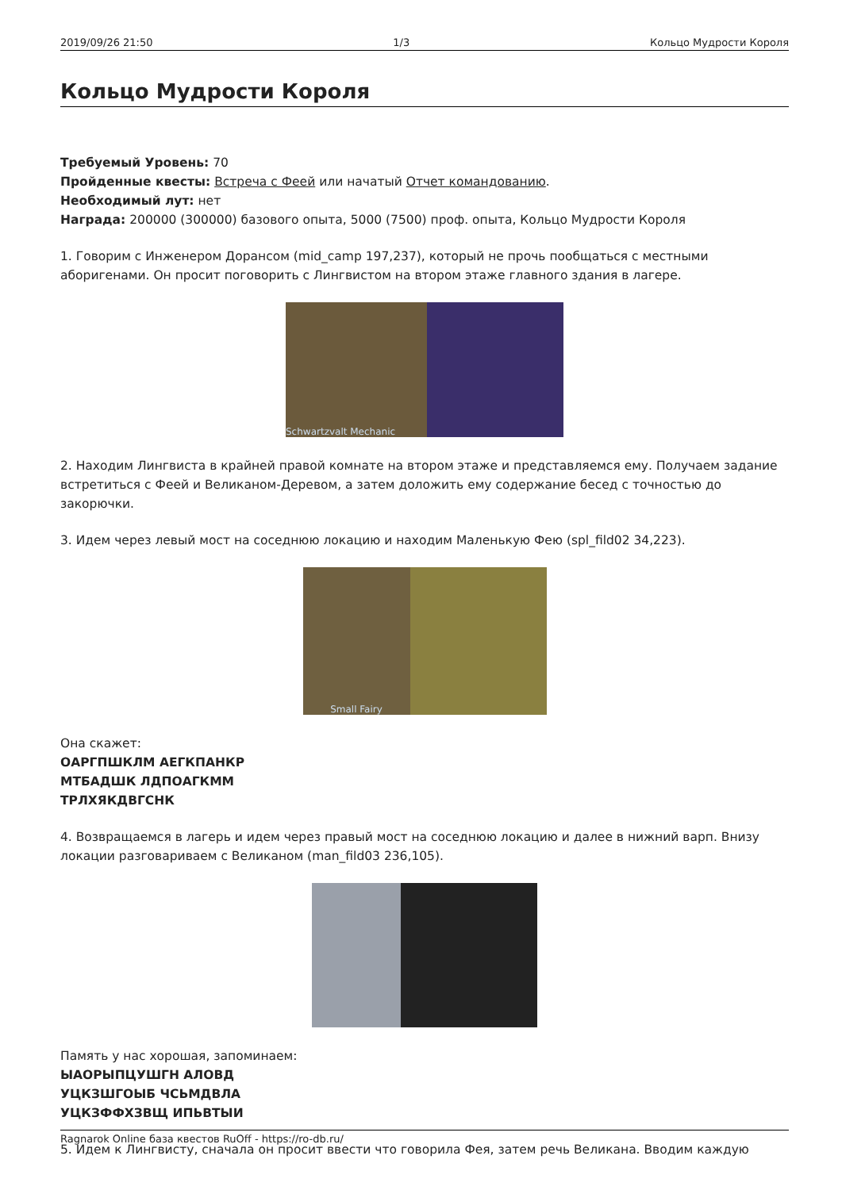2019/09/26 21:50 1/3 Кольцо Мудрости Короля
Кольцо Мудрости Короля
Требуемый Уровень: 70
Пройденные квесты: Встреча с Феей или начатый Отчет командованию.
Необходимый лут: нет
Награда: 200000 (300000) базового опыта, 5000 (7500) проф. опыта, Кольцо Мудрости Короля
1. Говорим с Инженером Дорансом (mid_camp 197,237), который не прочь пообщаться с местными аборигенами. Он просит поговорить с Лингвистом на втором этаже главного здания в лагере.
Schwartzvalt Mechanic
2. Находим Лингвиста в крайней правой комнате на втором этаже и представляемся ему. Получаем задание встретиться с Феей и Великаном-Деревом, а затем доложить ему содержание бесед с точностью до закорючки.
3. Идем через левый мост на соседнюю локацию и находим Маленькую Фею (spl_fild02 34,223).
Small Fairy
Она скажет:
ОАРГПШКЛМ АЕГКПАНКР
МТБАДШК ЛДПОАГКММ
ТРЛХЯКДВГСНК
4. Возвращаемся в лагерь и идем через правый мост на соседнюю локацию и далее в нижний варп. Внизу локации разговариваем с Великаном (man_fild03 236,105).
Память у нас хорошая, запоминаем:
ЫАОРЫПЦУШГН АЛОВД
УЦКЗШГОЫБ ЧСЬМДВЛА
УЦКЗФФХЗВЩ ИПЬВТЫИ
5. Идем к Лингвисту, сначала он просит ввести что говорила Фея, затем речь Великана. Вводим каждую
Ragnarok Online база квестов RuOff - https://ro-db.ru/